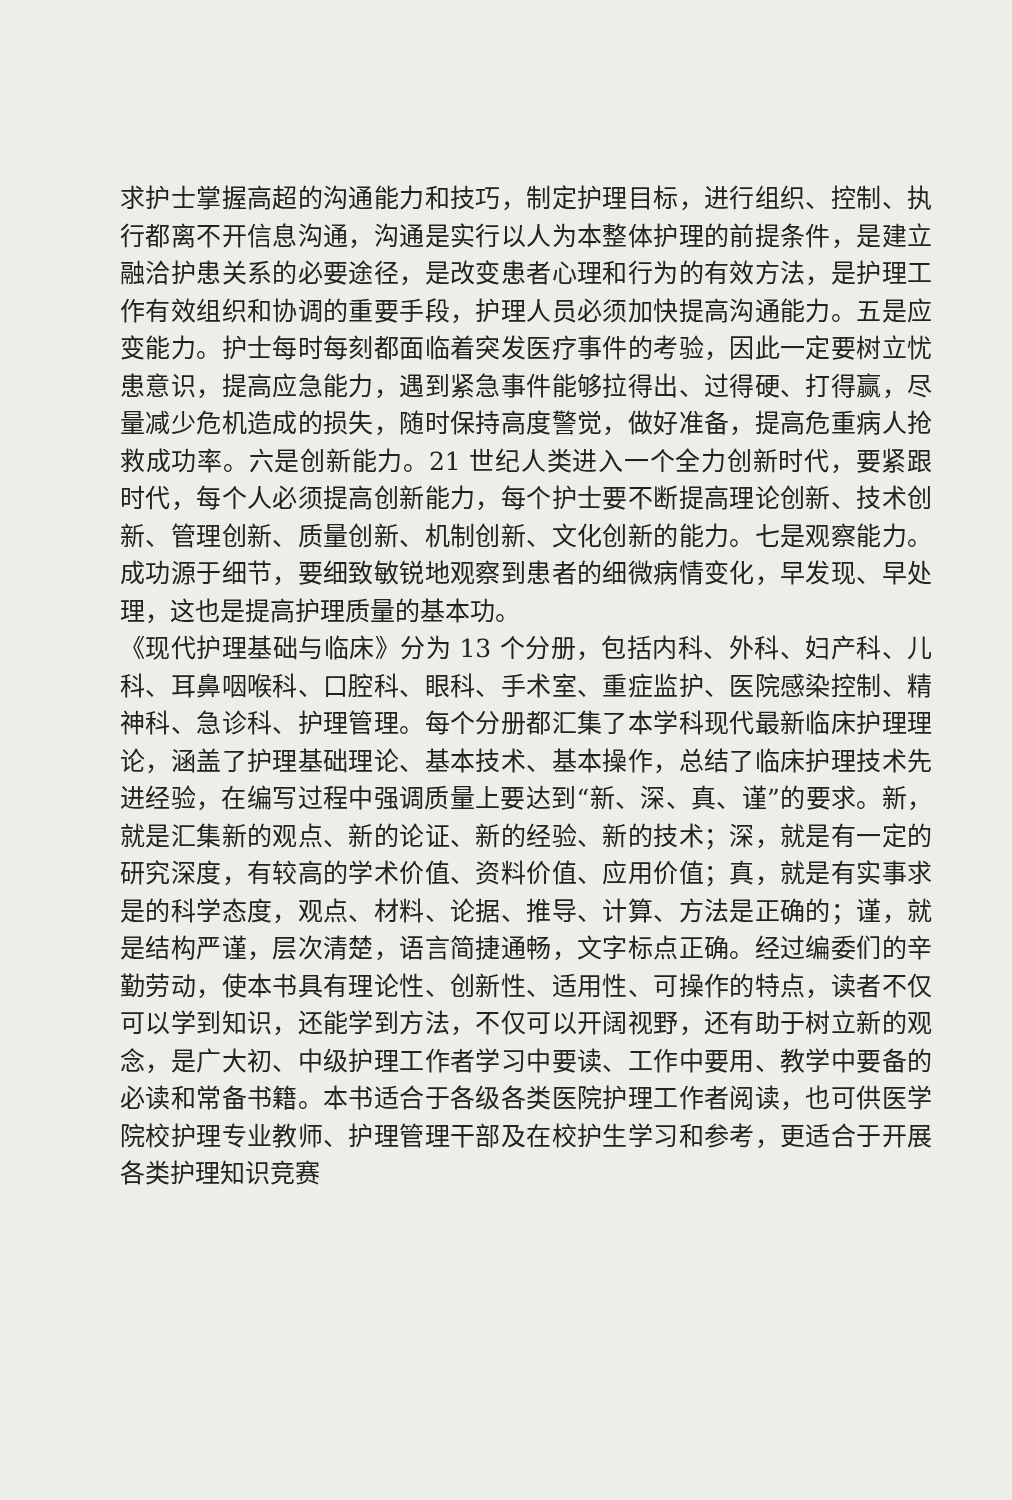求护士掌握高超的沟通能力和技巧，制定护理目标，进行组织、控制、执行都离不开信息沟通，沟通是实行以人为本整体护理的前提条件，是建立融洽护患关系的必要途径，是改变患者心理和行为的有效方法，是护理工作有效组织和协调的重要手段，护理人员必须加快提高沟通能力。五是应变能力。护士每时每刻都面临着突发医疗事件的考验，因此一定要树立忧患意识，提高应急能力，遇到紧急事件能够拉得出、过得硬、打得赢，尽量减少危机造成的损失，随时保持高度警觉，做好准备，提高危重病人抢救成功率。六是创新能力。21 世纪人类进入一个全力创新时代，要紧跟时代，每个人必须提高创新能力，每个护士要不断提高理论创新、技术创新、管理创新、质量创新、机制创新、文化创新的能力。七是观察能力。成功源于细节，要细致敏锐地观察到患者的细微病情变化，早发现、早处理，这也是提高护理质量的基本功。
《现代护理基础与临床》分为 13 个分册，包括内科、外科、妇产科、儿科、耳鼻咽喉科、口腔科、眼科、手术室、重症监护、医院感染控制、精神科、急诊科、护理管理。每个分册都汇集了本学科现代最新临床护理理论，涵盖了护理基础理论、基本技术、基本操作，总结了临床护理技术先进经验，在编写过程中强调质量上要达到“新、深、真、谨”的要求。新，就是汇集新的观点、新的论证、新的经验、新的技术；深，就是有一定的研究深度，有较高的学术价值、资料价值、应用价值；真，就是有实事求是的科学态度，观点、材料、论据、推导、计算、方法是正确的；谨，就是结构严谨，层次清楚，语言简捷通畅，文字标点正确。经过编委们的辛勤劳动，使本书具有理论性、创新性、适用性、可操作的特点，读者不仅可以学到知识，还能学到方法，不仅可以开阔视野，还有助于树立新的观念，是广大初、中级护理工作者学习中要读、工作中要用、教学中要备的必读和常备书籍。本书适合于各级各类医院护理工作者阅读，也可供医学院校护理专业教师、护理管理干部及在校护生学习和参考，更适合于开展各类护理知识竞赛